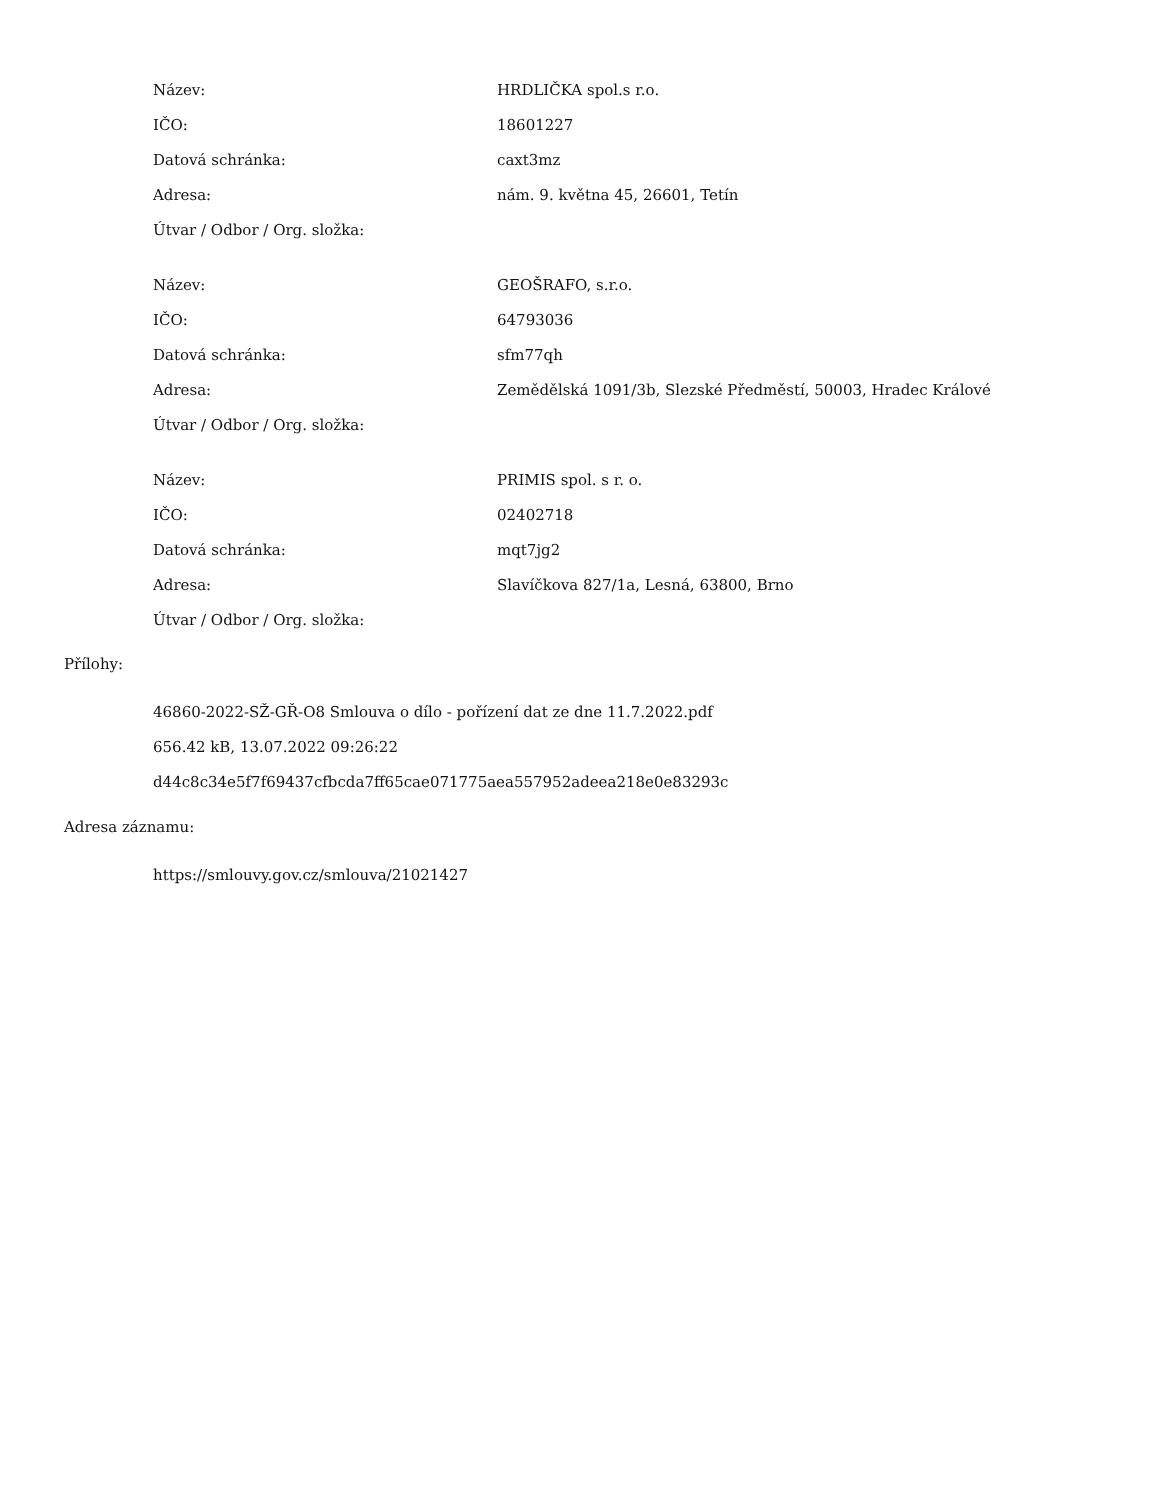| Název: | HRDLIČKA spol.s r.o. |
| IČO: | 18601227 |
| Datová schránka: | caxt3mz |
| Adresa: | nám. 9. května 45, 26601, Tetín |
| Útvar / Odbor / Org. složka: | |
| Název: | GEOŠRAFO, s.r.o. |
| IČO: | 64793036 |
| Datová schránka: | sfm77qh |
| Adresa: | Zemědělská 1091/3b, Slezské Předměstí, 50003, Hradec Králové |
| Útvar / Odbor / Org. složka: | |
| Název: | PRIMIS spol. s r. o. |
| IČO: | 02402718 |
| Datová schránka: | mqt7jg2 |
| Adresa: | Slavíčkova 827/1a, Lesná, 63800, Brno |
| Útvar / Odbor / Org. složka: | |
Přílohy:
46860-2022-SŽ-GŘ-O8 Smlouva o dílo - pořízení dat ze dne 11.7.2022.pdf
656.42 kB, 13.07.2022 09:26:22
d44c8c34e5f7f69437cfbcda7ff65cae071775aea557952adeea218e0e83293c
Adresa záznamu:
https://smlouvy.gov.cz/smlouva/21021427